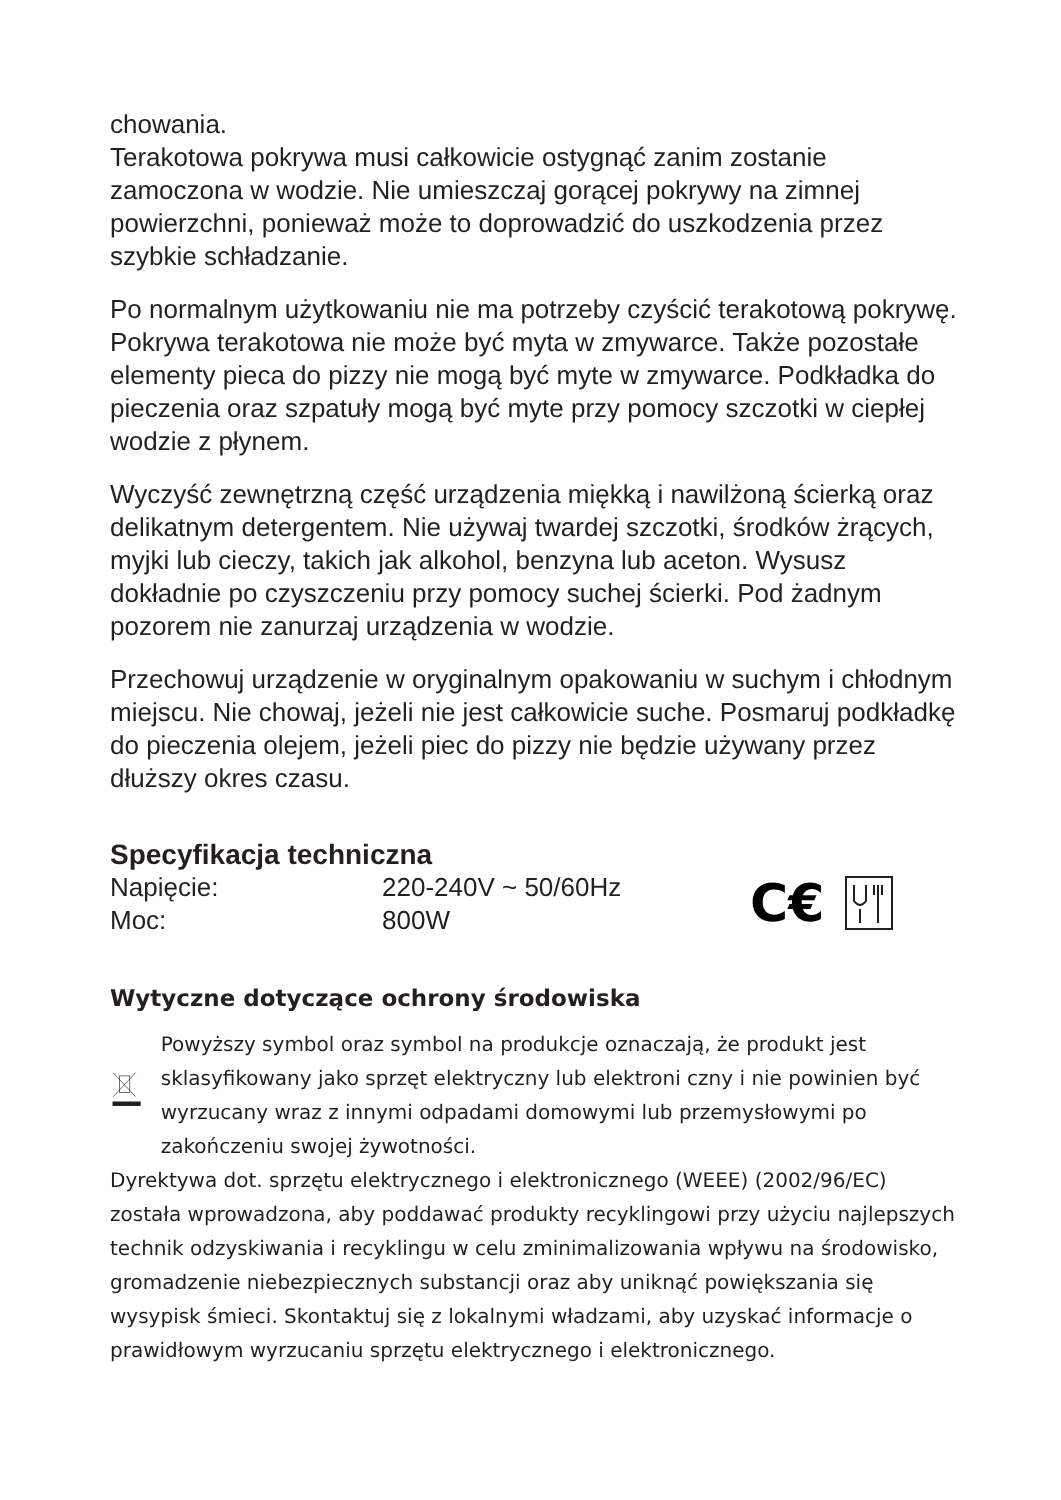chowania.
Terakotowa pokrywa musi całkowicie ostygnąć zanim zostanie zamoczona w wodzie. Nie umieszczaj gorącej pokrywy na zimnej powierzchni, ponieważ może to doprowadzić do uszkodzenia przez szybkie schładzanie.
Po normalnym użytkowaniu nie ma potrzeby czyścić terakotową pokrywę. Pokrywa terakotowa nie może być myta w zmywarce. Także pozostałe elementy pieca do pizzy nie mogą być myte w zmywarce. Podkładka do pieczenia oraz szpatuły mogą być myte przy pomocy szczotki w ciepłej wodzie z płynem.
Wyczyść zewnętrzną część urządzenia miękką i nawilżoną ścierką oraz delikatnym detergentem. Nie używaj twardej szczotki, środków żrących, myjki lub cieczy, takich jak alkohol, benzyna lub aceton. Wysusz dokładnie po czyszczeniu przy pomocy suchej ścierki. Pod żadnym pozorem nie zanurzaj urządzenia w wodzie.
Przechowuj urządzenie w oryginalnym opakowaniu w suchym i chłodnym miejscu. Nie chowaj, jeżeli nie jest całkowicie suche. Posmaruj podkładkę do pieczenia olejem, jeżeli piec do pizzy nie będzie używany przez dłuższy okres czasu.
Specyfikacja techniczna
| Napięcie: | 220-240V ~ 50/60Hz |
| Moc: | 800W |
C€
Wytyczne dotyczące ochrony środowiska
Powyższy symbol oraz symbol na produkcje oznaczają, że produkt jest sklasyfikowany jako sprzęt elektryczny lub elektroni czny i nie powinien być wyrzucany wraz z innymi odpadami domowymi lub przemysłowymi po zakończeniu swojej żywotności.
Dyrektywa dot. sprzętu elektrycznego i elektronicznego (WEEE) (2002/96/EC) została wprowadzona, aby poddawać produkty recyklingowi przy użyciu najlepszych technik odzyskiwania i recyklingu w celu zminimalizowania wpływu na środowisko, gromadzenie niebezpiecznych substancji oraz aby uniknąć powiększania się wysypisk śmieci. Skontaktuj się z lokalnymi władzami, aby uzyskać informacje o prawidłowym wyrzucaniu sprzętu elektrycznego i elektronicznego.